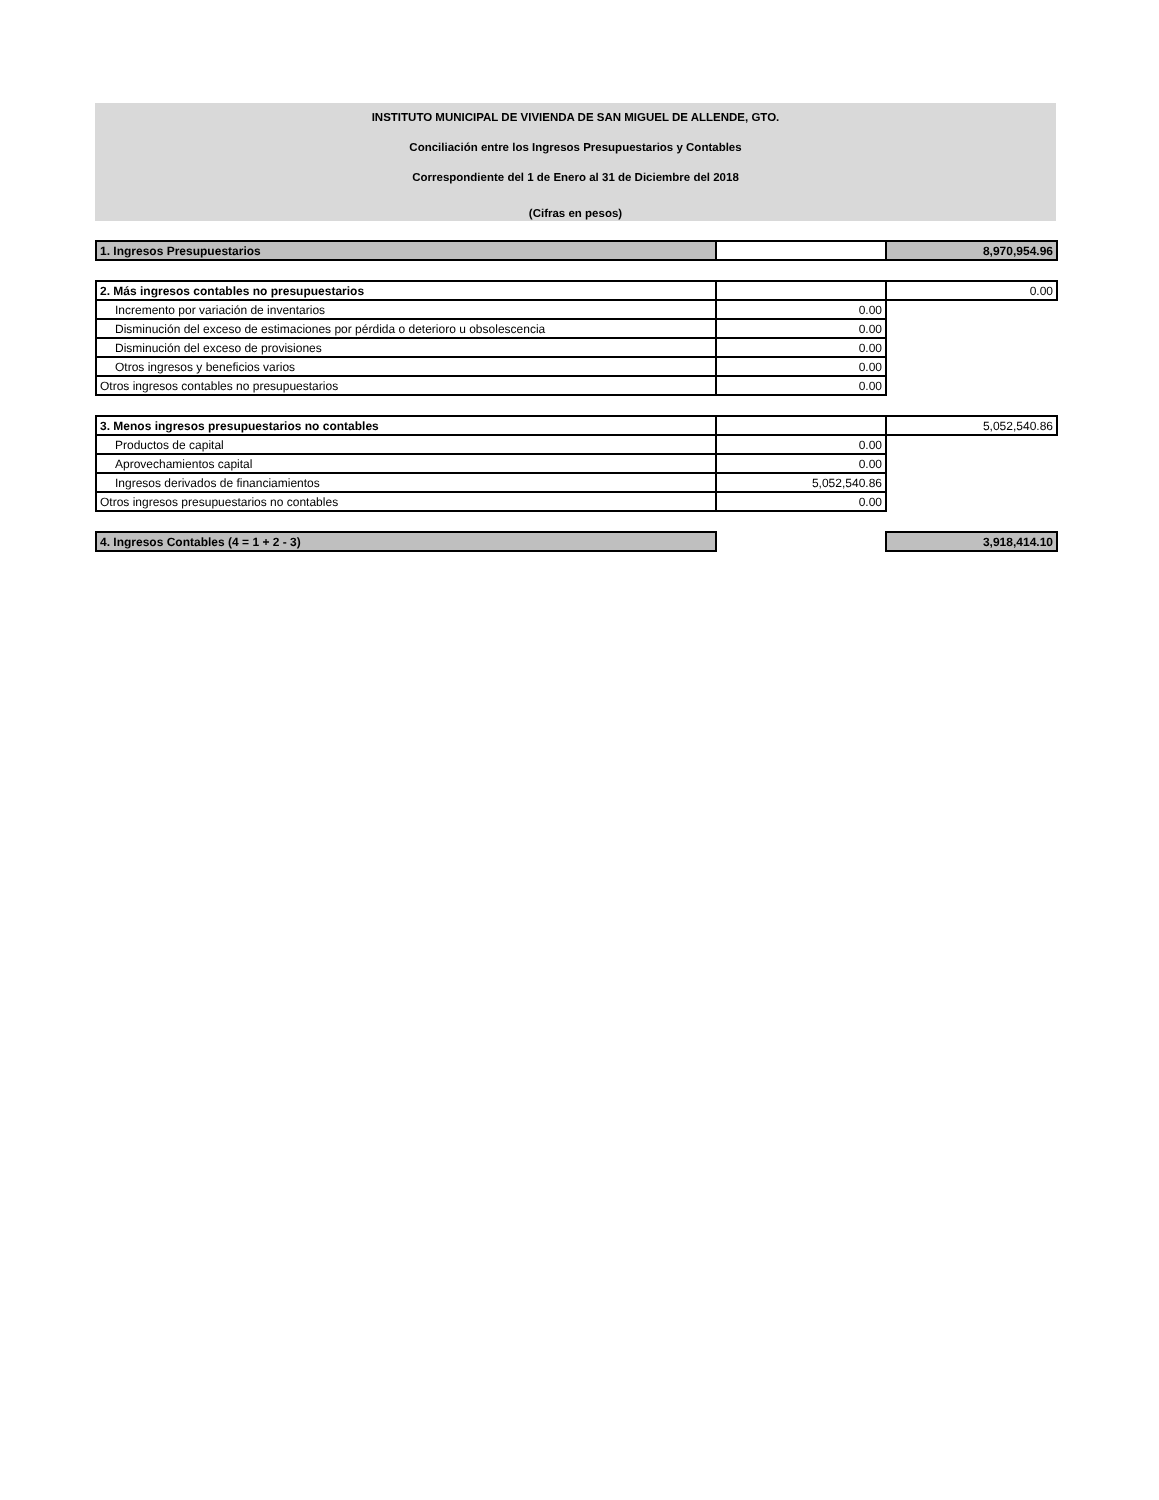INSTITUTO MUNICIPAL DE VIVIENDA DE SAN MIGUEL DE ALLENDE, GTO.
Conciliación entre los Ingresos Presupuestarios y Contables
Correspondiente del 1 de Enero al 31 de Diciembre del 2018
(Cifras en pesos)
| 1. Ingresos Presupuestarios | | 8,970,954.96 |
| 2. Más ingresos contables no presupuestarios | | 0.00 |
| Incremento por variación de inventarios | 0.00 | |
| Disminución del exceso de estimaciones por pérdida o deterioro u obsolescencia | 0.00 | |
| Disminución del exceso de provisiones | 0.00 | |
| Otros ingresos y beneficios varios | 0.00 | |
| Otros ingresos contables no presupuestarios | 0.00 | |
| 3. Menos ingresos presupuestarios no contables | | 5,052,540.86 |
| Productos de capital | 0.00 | |
| Aprovechamientos capital | 0.00 | |
| Ingresos derivados de financiamientos | 5,052,540.86 | |
| Otros ingresos presupuestarios no contables | 0.00 | |
| 4. Ingresos Contables (4 = 1 + 2 - 3) | | 3,918,414.10 |